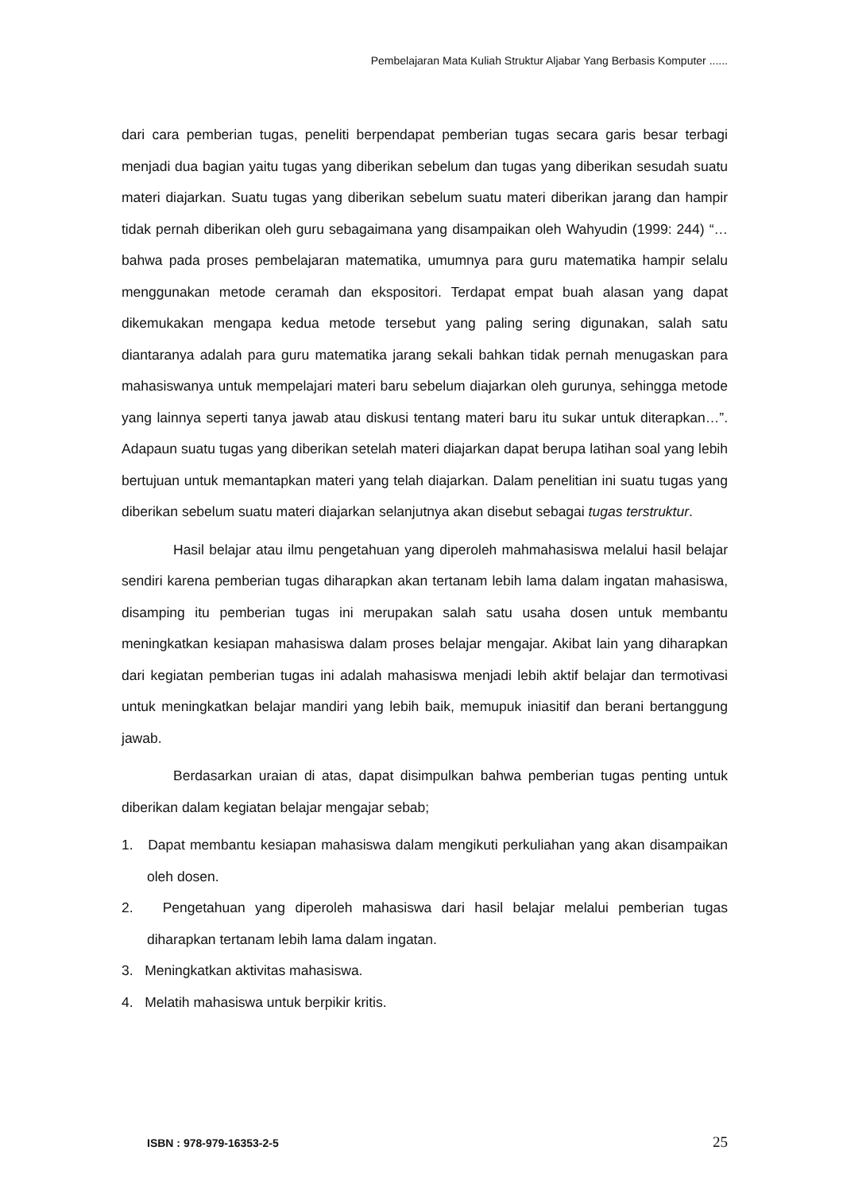Pembelajaran Mata Kuliah Struktur Aljabar Yang Berbasis Komputer ......
dari cara pemberian tugas, peneliti berpendapat pemberian tugas secara garis besar terbagi menjadi dua bagian yaitu tugas yang diberikan sebelum dan tugas yang diberikan sesudah suatu materi diajarkan. Suatu tugas yang diberikan sebelum suatu materi diberikan jarang dan hampir tidak pernah diberikan oleh guru sebagaimana yang disampaikan oleh Wahyudin (1999: 244) “… bahwa pada proses pembelajaran matematika, umumnya para guru matematika hampir selalu menggunakan metode ceramah dan ekspositori. Terdapat empat buah alasan yang dapat dikemukakan mengapa kedua metode tersebut yang paling sering digunakan, salah satu diantaranya adalah para guru matematika jarang sekali bahkan tidak pernah menugaskan para mahasiswanya untuk mempelajari materi baru sebelum diajarkan oleh gurunya, sehingga metode yang lainnya seperti tanya jawab atau diskusi tentang materi baru itu sukar untuk diterapkan…”. Adapaun suatu tugas yang diberikan setelah materi diajarkan dapat berupa latihan soal yang lebih bertujuan untuk memantapkan materi yang telah diajarkan. Dalam penelitian ini suatu tugas yang diberikan sebelum suatu materi diajarkan selanjutnya akan disebut sebagai tugas terstruktur.
Hasil belajar atau ilmu pengetahuan yang diperoleh mahmahasiswa melalui hasil belajar sendiri karena pemberian tugas diharapkan akan tertanam lebih lama dalam ingatan mahasiswa, disamping itu pemberian tugas ini merupakan salah satu usaha dosen untuk membantu meningkatkan kesiapan mahasiswa dalam proses belajar mengajar. Akibat lain yang diharapkan dari kegiatan pemberian tugas ini adalah mahasiswa menjadi lebih aktif belajar dan termotivasi untuk meningkatkan belajar mandiri yang lebih baik, memupuk iniasitif dan berani bertanggung jawab.
Berdasarkan uraian di atas, dapat disimpulkan bahwa pemberian tugas penting untuk diberikan dalam kegiatan belajar mengajar sebab;
1. Dapat membantu kesiapan mahasiswa dalam mengikuti perkuliahan yang akan disampaikan oleh dosen.
2. Pengetahuan yang diperoleh mahasiswa dari hasil belajar melalui pemberian tugas diharapkan tertanam lebih lama dalam ingatan.
3. Meningkatkan aktivitas mahasiswa.
4. Melatih mahasiswa untuk berpikir kritis.
ISBN : 978-979-16353-2-5 25